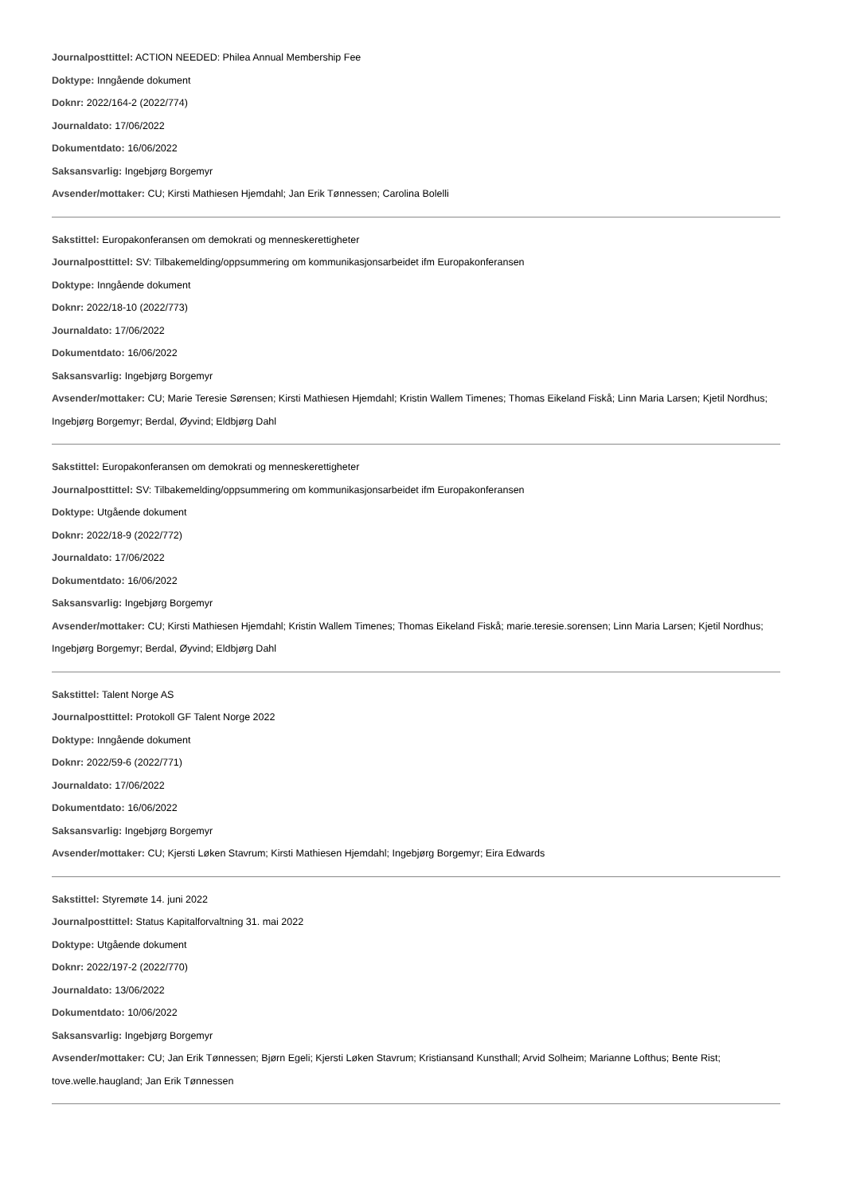Journalposttittel: ACTION NEEDED: Philea Annual Membership Fee
Doktype: Inngående dokument
Doknr: 2022/164-2 (2022/774)
Journaldato: 17/06/2022
Dokumentdato: 16/06/2022
Saksansvarlig: Ingebjørg Borgemyr
Avsender/mottaker: CU; Kirsti Mathiesen Hjemdahl; Jan Erik Tønnessen; Carolina Bolelli
Sakstittel: Europakonferansen om demokrati og menneskerettigheter
Journalposttittel: SV: Tilbakemelding/oppsummering om kommunikasjonsarbeidet ifm Europakonferansen
Doktype: Inngående dokument
Doknr: 2022/18-10 (2022/773)
Journaldato: 17/06/2022
Dokumentdato: 16/06/2022
Saksansvarlig: Ingebjørg Borgemyr
Avsender/mottaker: CU; Marie Teresie Sørensen; Kirsti Mathiesen Hjemdahl; Kristin Wallem Timenes; Thomas Eikeland Fiskå; Linn Maria Larsen; Kjetil Nordhus; Ingebjørg Borgemyr; Berdal, Øyvind; Eldbjørg Dahl
Sakstittel: Europakonferansen om demokrati og menneskerettigheter
Journalposttittel: SV: Tilbakemelding/oppsummering om kommunikasjonsarbeidet ifm Europakonferansen
Doktype: Utgående dokument
Doknr: 2022/18-9 (2022/772)
Journaldato: 17/06/2022
Dokumentdato: 16/06/2022
Saksansvarlig: Ingebjørg Borgemyr
Avsender/mottaker: CU; Kirsti Mathiesen Hjemdahl; Kristin Wallem Timenes; Thomas Eikeland Fiskå; marie.teresie.sorensen; Linn Maria Larsen; Kjetil Nordhus; Ingebjørg Borgemyr; Berdal, Øyvind; Eldbjørg Dahl
Sakstittel: Talent Norge AS
Journalposttittel: Protokoll GF Talent Norge 2022
Doktype: Inngående dokument
Doknr: 2022/59-6 (2022/771)
Journaldato: 17/06/2022
Dokumentdato: 16/06/2022
Saksansvarlig: Ingebjørg Borgemyr
Avsender/mottaker: CU; Kjersti Løken Stavrum; Kirsti Mathiesen Hjemdahl; Ingebjørg Borgemyr; Eira Edwards
Sakstittel: Styremøte 14. juni 2022
Journalposttittel: Status Kapitalforvaltning 31. mai 2022
Doktype: Utgående dokument
Doknr: 2022/197-2 (2022/770)
Journaldato: 13/06/2022
Dokumentdato: 10/06/2022
Saksansvarlig: Ingebjørg Borgemyr
Avsender/mottaker: CU; Jan Erik Tønnessen; Bjørn Egeli; Kjersti Løken Stavrum; Kristiansand Kunsthall; Arvid Solheim; Marianne Lofthus; Bente Rist; tove.welle.haugland; Jan Erik Tønnessen